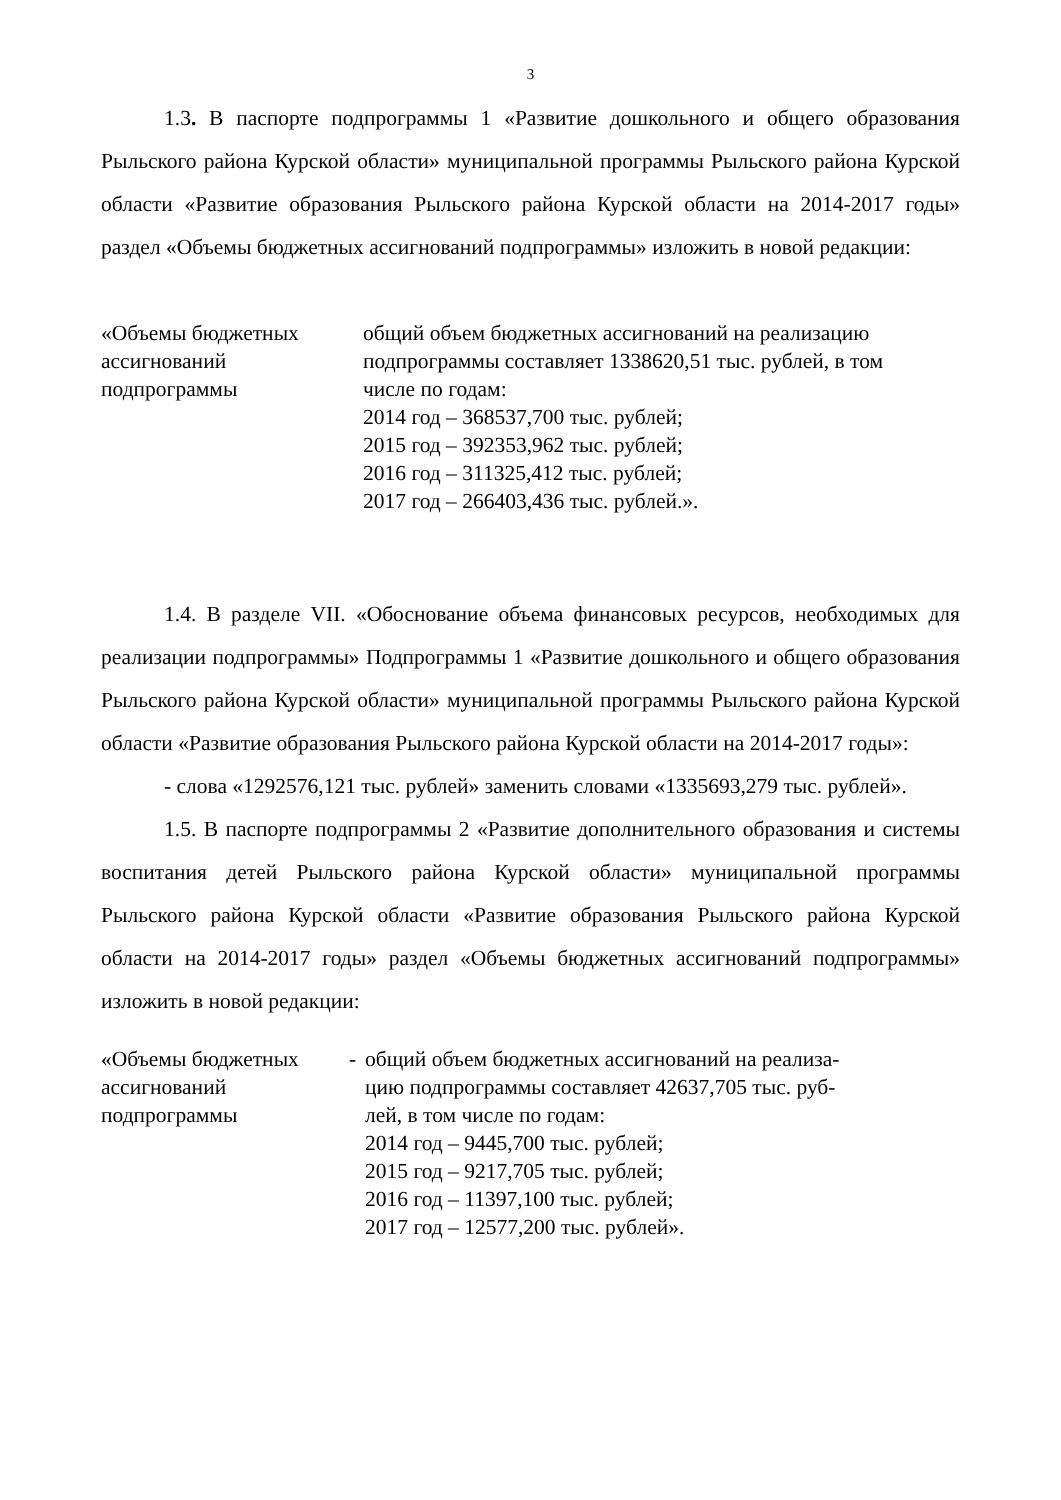3
1.3. В паспорте подпрограммы 1 «Развитие дошкольного и общего образования Рыльского района Курской области» муниципальной программы Рыльского района Курской области «Развитие образования Рыльского района Курской области на 2014-2017 годы» раздел «Объемы бюджетных ассигнований подпрограммы» изложить в новой редакции:
| «Объемы бюджетных ассигнований подпрограммы | общий объем бюджетных ассигнований на реализацию подпрограммы составляет 1338620,51 тыс. рублей, в том числе по годам: 2014 год – 368537,700 тыс. рублей; 2015 год – 392353,962 тыс. рублей; 2016 год – 311325,412 тыс. рублей; 2017 год – 266403,436 тыс. рублей.». |
1.4. В разделе VII. «Обоснование объема финансовых ресурсов, необходимых для реализации подпрограммы» Подпрограммы 1 «Развитие дошкольного и общего образования Рыльского района Курской области» муниципальной программы Рыльского района Курской области «Развитие образования Рыльского района Курской области на 2014-2017 годы»:
- слова «1292576,121 тыс. рублей» заменить словами «1335693,279 тыс. рублей».
1.5. В паспорте подпрограммы 2 «Развитие дополнительного образования и системы воспитания детей Рыльского района Курской области» муниципальной программы Рыльского района Курской области «Развитие образования Рыльского района Курской области на 2014-2017 годы» раздел «Объемы бюджетных ассигнований подпрограммы» изложить в новой редакции:
| «Объемы бюджетных ассигнований подпрограммы | - | общий объем бюджетных ассигнований на реализа- цию подпрограммы составляет 42637,705 тыс. руб- лей, в том числе по годам: 2014 год – 9445,700 тыс. рублей; 2015 год – 9217,705 тыс. рублей; 2016 год – 11397,100 тыс. рублей; 2017 год – 12577,200 тыс. рублей». |